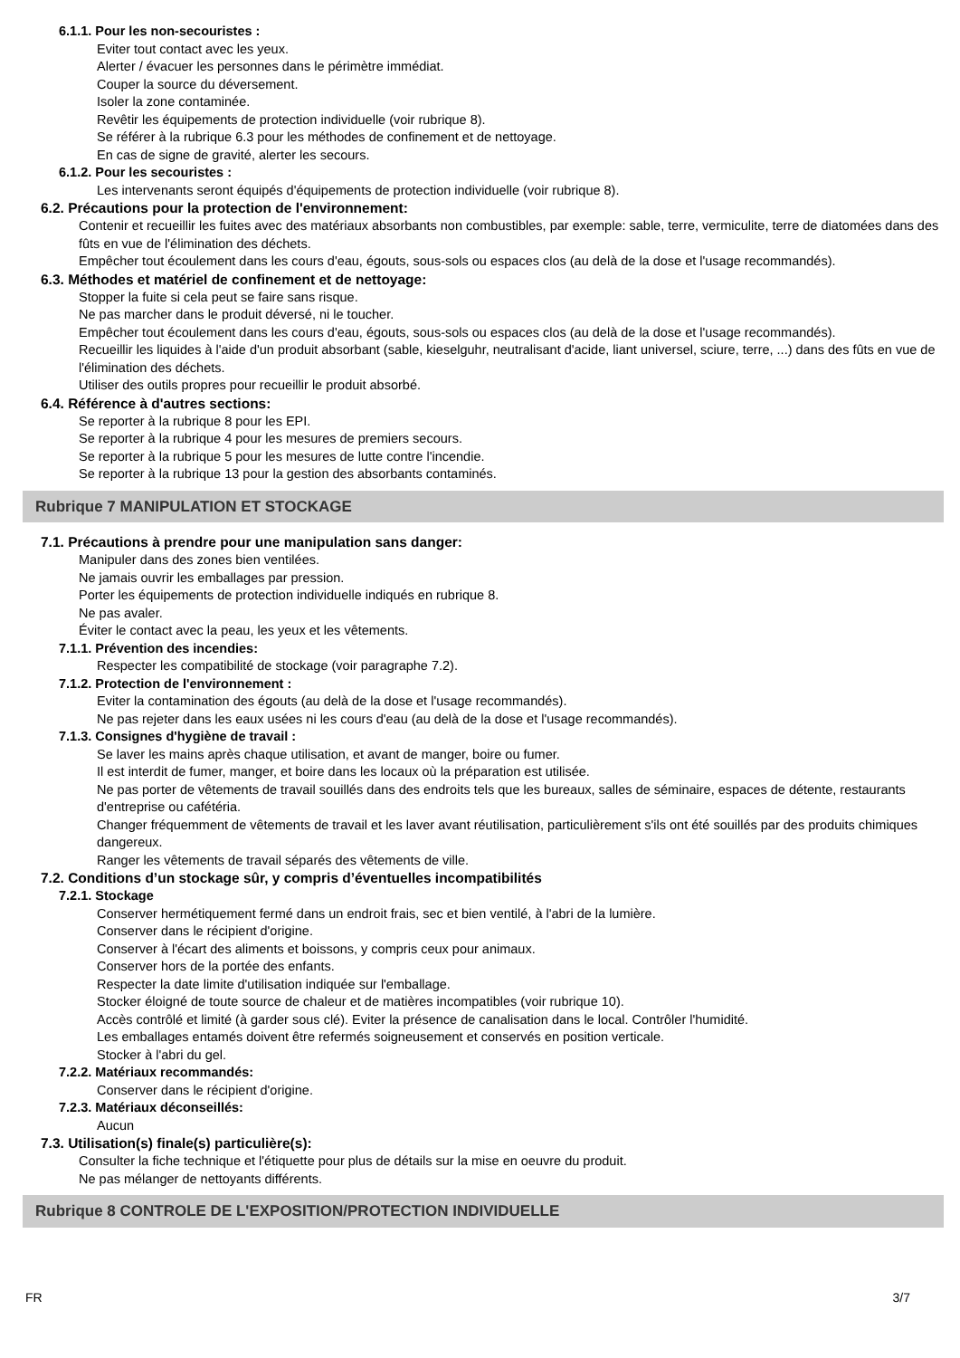6.1.1. Pour les non-secouristes :
Eviter tout contact avec les yeux.
Alerter / évacuer les personnes dans le périmètre immédiat.
Couper la source du déversement.
Isoler la zone contaminée.
Revêtir les équipements de protection individuelle (voir rubrique 8).
Se référer à la rubrique 6.3 pour les méthodes de confinement et de nettoyage.
En cas de signe de gravité, alerter les secours.
6.1.2. Pour les secouristes :
Les intervenants seront équipés d'équipements de protection individuelle (voir rubrique 8).
6.2. Précautions pour la protection de l'environnement:
Contenir et recueillir les fuites avec des matériaux absorbants non combustibles, par exemple: sable, terre, vermiculite, terre de diatomées dans des fûts en vue de l'élimination des déchets.
Empêcher tout écoulement dans les cours d'eau, égouts, sous-sols ou espaces clos (au delà de la dose et l'usage recommandés).
6.3. Méthodes et matériel de confinement et de nettoyage:
Stopper la fuite si cela peut se faire sans risque.
Ne pas marcher dans le produit déversé, ni le toucher.
Empêcher tout écoulement dans les cours d'eau, égouts, sous-sols ou espaces clos (au delà de la dose et l'usage recommandés).
Recueillir les liquides à l'aide d'un produit absorbant (sable, kieselguhr, neutralisant d'acide, liant universel, sciure, terre, ...) dans des fûts en vue de l'élimination des déchets.
Utiliser des outils propres pour recueillir le produit absorbé.
6.4. Référence à d'autres sections:
Se reporter à la rubrique 8 pour les EPI.
Se reporter à la rubrique 4 pour les mesures de premiers secours.
Se reporter à la rubrique 5 pour les mesures de lutte contre l'incendie.
Se reporter à la rubrique 13 pour la gestion des absorbants contaminés.
Rubrique 7 MANIPULATION ET STOCKAGE
7.1. Précautions à prendre pour une manipulation sans danger:
Manipuler dans des zones bien ventilées.
Ne jamais ouvrir les emballages par pression.
Porter les équipements de protection individuelle indiqués en rubrique 8.
Ne pas avaler.
Éviter le contact avec la peau, les yeux et les vêtements.
7.1.1. Prévention des incendies:
Respecter les compatibilité de stockage (voir paragraphe 7.2).
7.1.2. Protection de l'environnement :
Eviter la contamination des égouts (au delà de la dose et l'usage recommandés).
Ne pas rejeter dans les eaux usées ni les cours d'eau (au delà de la dose et l'usage recommandés).
7.1.3. Consignes d'hygiène de travail :
Se laver les mains après chaque utilisation, et avant de manger, boire ou fumer.
Il est interdit de fumer, manger, et boire dans les locaux où la préparation est utilisée.
Ne pas porter de vêtements de travail souillés dans des endroits tels que les bureaux, salles de séminaire, espaces de détente, restaurants d'entreprise ou cafétéria.
Changer fréquemment de vêtements de travail et les laver avant réutilisation, particulièrement s'ils ont été souillés par des produits chimiques dangereux.
Ranger les vêtements de travail séparés des vêtements de ville.
7.2. Conditions d’un stockage sûr, y compris d’éventuelles incompatibilités
7.2.1. Stockage
Conserver hermétiquement fermé dans un endroit frais, sec et bien ventilé, à l'abri de la lumière.
Conserver dans le récipient d'origine.
Conserver à l'écart des aliments et boissons, y compris ceux pour animaux.
Conserver hors de la portée des enfants.
Respecter la date limite d'utilisation indiquée sur l'emballage.
Stocker éloigné de toute source de chaleur et de matières incompatibles (voir rubrique 10).
Accès contrôlé et limité (à garder sous clé). Eviter la présence de canalisation dans le local. Contrôler l'humidité.
Les emballages entamés doivent être refermés soigneusement et conservés en position verticale.
Stocker à l'abri du gel.
7.2.2. Matériaux recommandés:
Conserver dans le récipient d'origine.
7.2.3. Matériaux déconseillés:
Aucun
7.3. Utilisation(s) finale(s) particulière(s):
Consulter la fiche technique et l'étiquette pour plus de détails sur la mise en oeuvre du produit.
Ne pas mélanger de nettoyants différents.
Rubrique 8 CONTROLE DE L'EXPOSITION/PROTECTION INDIVIDUELLE
FR 3/7